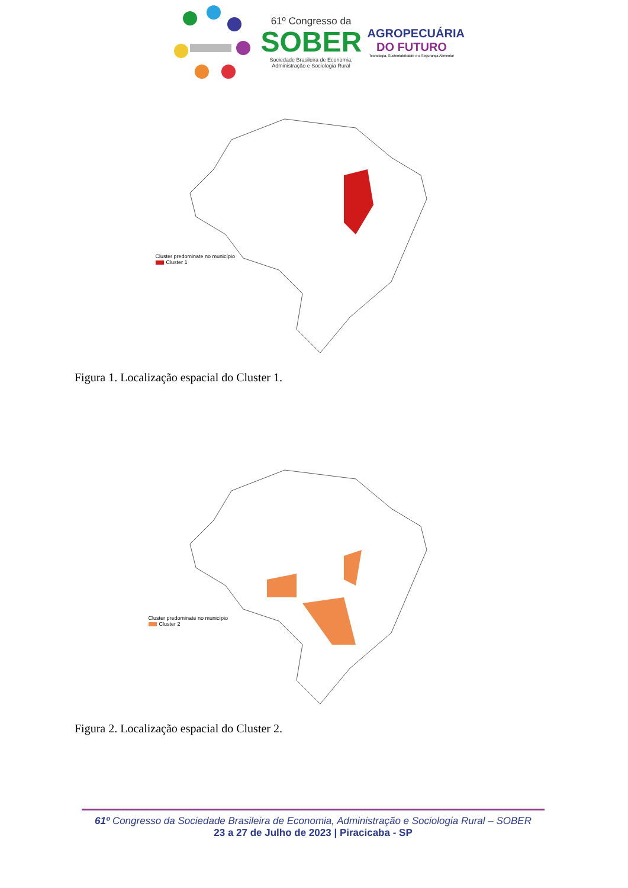61º Congresso da
SOBER
Sociedade Brasileira de Economia,
Administração e Sociologia Rural
AGROPECUÁRIA
DO FUTURO
Tecnologia, Sustentabilidade e a Segurança Alimentar
Cluster predominate no município
Cluster 1
Figura 1. Localização espacial do Cluster 1.
Cluster predominate no município
Cluster 2
Figura 2. Localização espacial do Cluster 2.
61º Congresso da Sociedade Brasileira de Economia, Administração e Sociologia Rural – SOBER
23 a 27 de Julho de 2023 | Piracicaba - SP